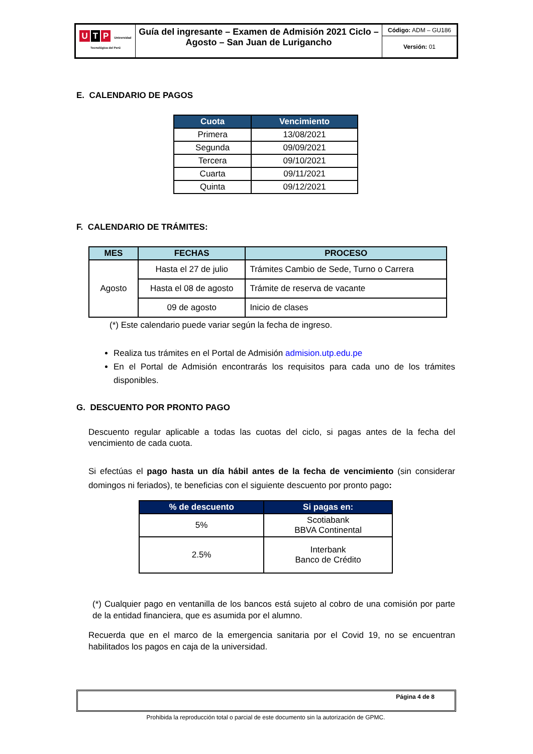| U T P Universidad Tecnológica del Perú | Guía del ingresante – Examen de Admisión 2021 Ciclo – Agosto – San Juan de Lurigancho | Código: ADM – GU186 |
| | | Versión: 01 |
E. CALENDARIO DE PAGOS
| Cuota | Vencimiento |
| --- | --- |
| Primera | 13/08/2021 |
| Segunda | 09/09/2021 |
| Tercera | 09/10/2021 |
| Cuarta | 09/11/2021 |
| Quinta | 09/12/2021 |
F. CALENDARIO DE TRÁMITES:
| MES | FECHAS | PROCESO |
| --- | --- | --- |
| Agosto | Hasta el 27 de julio | Trámites Cambio de Sede, Turno o Carrera |
| | Hasta el 08 de agosto | Trámite de reserva de vacante |
| | 09 de agosto | Inicio de clases |
(*) Este calendario puede variar según la fecha de ingreso.
Realiza tus trámites en el Portal de Admisión admision.utp.edu.pe
En el Portal de Admisión encontrarás los requisitos para cada uno de los trámites disponibles.
G. DESCUENTO POR PRONTO PAGO
Descuento regular aplicable a todas las cuotas del ciclo, si pagas antes de la fecha del vencimiento de cada cuota.
Si efectúas el pago hasta un día hábil antes de la fecha de vencimiento (sin considerar domingos ni feriados), te beneficias con el siguiente descuento por pronto pago:
| % de descuento | Si pagas en: |
| --- | --- |
| 5% | Scotiabank BBVA Continental |
| 2.5% | Interbank Banco de Crédito |
(*) Cualquier pago en ventanilla de los bancos está sujeto al cobro de una comisión por parte de la entidad financiera, que es asumida por el alumno.
Recuerda que en el marco de la emergencia sanitaria por el Covid 19, no se encuentran habilitados los pagos en caja de la universidad.
Página 4 de 8
Prohibida la reproducción total o parcial de este documento sin la autorización de GPMC.